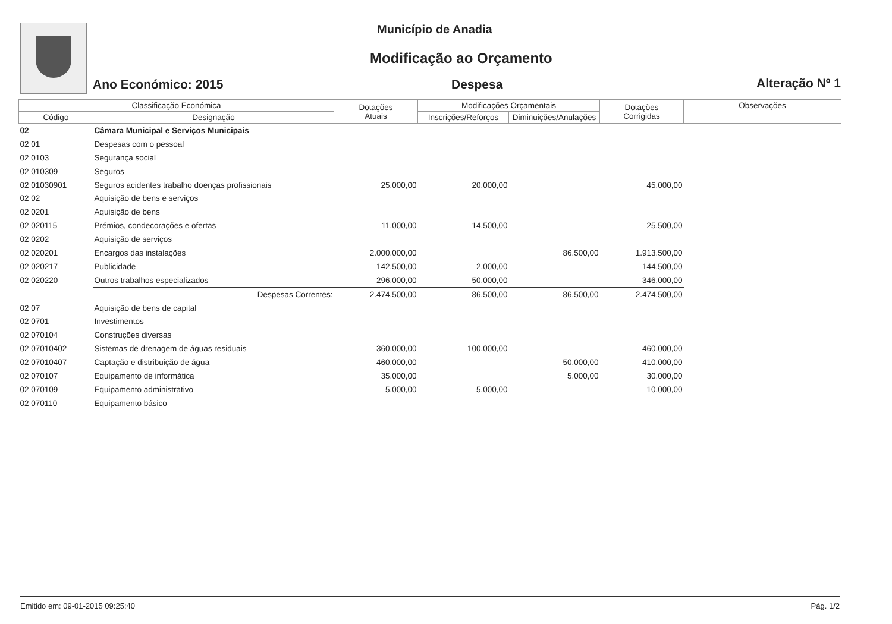Município de Anadia
Modificação ao Orçamento
Ano Económico: 2015 Despesa Alteração Nº 1
| Classificação Económica | | Dotações Atuais | Modificações Orçamentais | | Dotações Corrigidas | Observações |
| --- | --- | --- | --- | --- | --- | --- |
| Código | Designação | | Inscrições/Reforços | Diminuições/Anulações | | |
| 02 | Câmara Municipal e Serviços Municipais | | | | | |
| 02 01 | Despesas com o pessoal | | | | | |
| 02 0103 | Segurança social | | | | | |
| 02 010309 | Seguros | | | | | |
| 02 01030901 | Seguros acidentes trabalho doenças profissionais | 25.000,00 | 20.000,00 | | 45.000,00 | |
| 02 02 | Aquisição de bens e serviços | | | | | |
| 02 0201 | Aquisição de bens | | | | | |
| 02 020115 | Prémios, condecorações e ofertas | 11.000,00 | 14.500,00 | | 25.500,00 | |
| 02 0202 | Aquisição de serviços | | | | | |
| 02 020201 | Encargos das instalações | 2.000.000,00 | | 86.500,00 | 1.913.500,00 | |
| 02 020217 | Publicidade | 142.500,00 | 2.000,00 | | 144.500,00 | |
| 02 020220 | Outros trabalhos especializados | 296.000,00 | 50.000,00 | | 346.000,00 | |
| | Despesas Correntes: | 2.474.500,00 | 86.500,00 | 86.500,00 | 2.474.500,00 | |
| 02 07 | Aquisição de bens de capital | | | | | |
| 02 0701 | Investimentos | | | | | |
| 02 070104 | Construções diversas | | | | | |
| 02 07010402 | Sistemas de drenagem de águas residuais | 360.000,00 | 100.000,00 | | 460.000,00 | |
| 02 07010407 | Captação e distribuição de água | 460.000,00 | | 50.000,00 | 410.000,00 | |
| 02 070107 | Equipamento de informática | 35.000,00 | | 5.000,00 | 30.000,00 | |
| 02 070109 | Equipamento administrativo | 5.000,00 | 5.000,00 | | 10.000,00 | |
| 02 070110 | Equipamento básico | | | | | |
Emitido em: 09-01-2015 09:25:40 Pág. 1/2